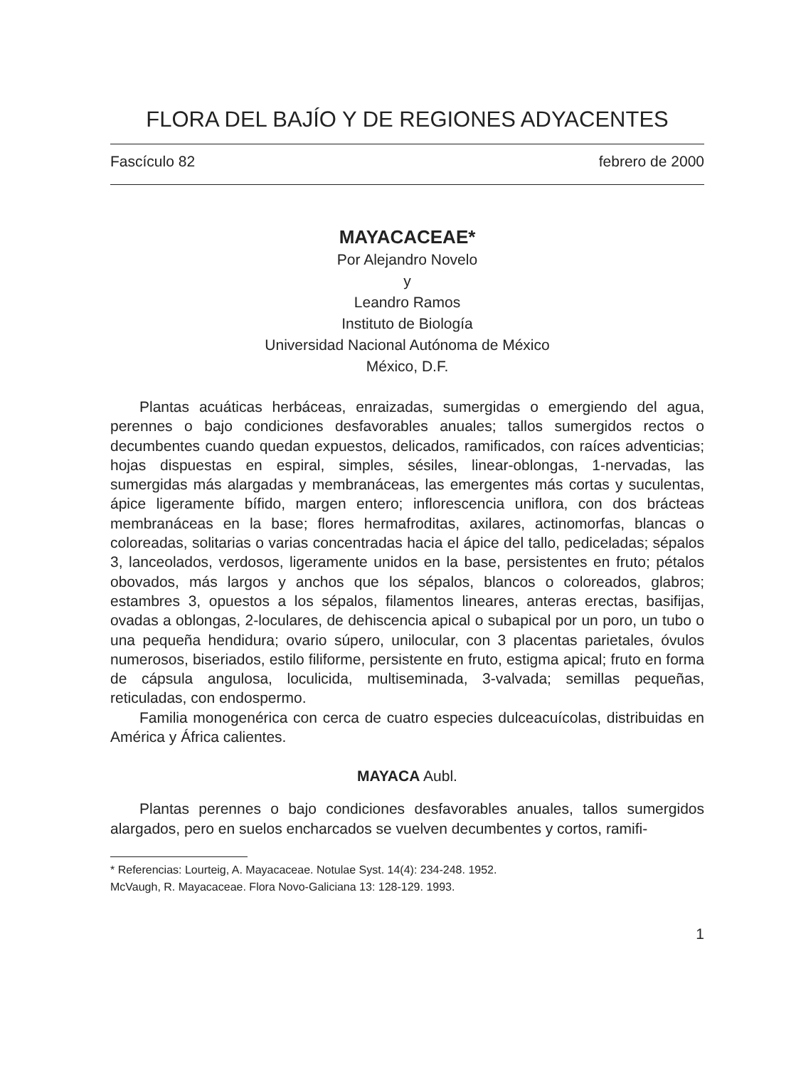FLORA DEL BAJÍO Y DE REGIONES ADYACENTES
Fascículo 82 febrero de 2000
MAYACACEAE*
Por Alejandro Novelo
y
Leandro Ramos
Instituto de Biología
Universidad Nacional Autónoma de México
México, D.F.
Plantas acuáticas herbáceas, enraizadas, sumergidas o emergiendo del agua, perennes o bajo condiciones desfavorables anuales; tallos sumergidos rectos o decumbentes cuando quedan expuestos, delicados, ramificados, con raíces adventicias; hojas dispuestas en espiral, simples, sésiles, linear-oblongas, 1-nervadas, las sumergidas más alargadas y membranáceas, las emergentes más cortas y suculentas, ápice ligeramente bífido, margen entero; inflorescencia uniflora, con dos brácteas membranáceas en la base; flores hermafroditas, axilares, actinomorfas, blancas o coloreadas, solitarias o varias concentradas hacia el ápice del tallo, pediceladas; sépalos 3, lanceolados, verdosos, ligeramente unidos en la base, persistentes en fruto; pétalos obovados, más largos y anchos que los sépalos, blancos o coloreados, glabros; estambres 3, opuestos a los sépalos, filamentos lineares, anteras erectas, basifijas, ovadas a oblongas, 2-loculares, de dehiscencia apical o subapical por un poro, un tubo o una pequeña hendidura; ovario súpero, unilocular, con 3 placentas parietales, óvulos numerosos, biseriados, estilo filiforme, persistente en fruto, estigma apical; fruto en forma de cápsula angulosa, loculicida, multiseminada, 3-valvada; semillas pequeñas, reticuladas, con endospermo.
Familia monogenérica con cerca de cuatro especies dulceacuícolas, distribuidas en América y África calientes.
MAYACA Aubl.
Plantas perennes o bajo condiciones desfavorables anuales, tallos sumergidos alargados, pero en suelos encharcados se vuelven decumbentes y cortos, ramifi-
* Referencias: Lourteig, A. Mayacaceae. Notulae Syst. 14(4): 234-248. 1952.
McVaugh, R. Mayacaceae. Flora Novo-Galiciana 13: 128-129. 1993.
1